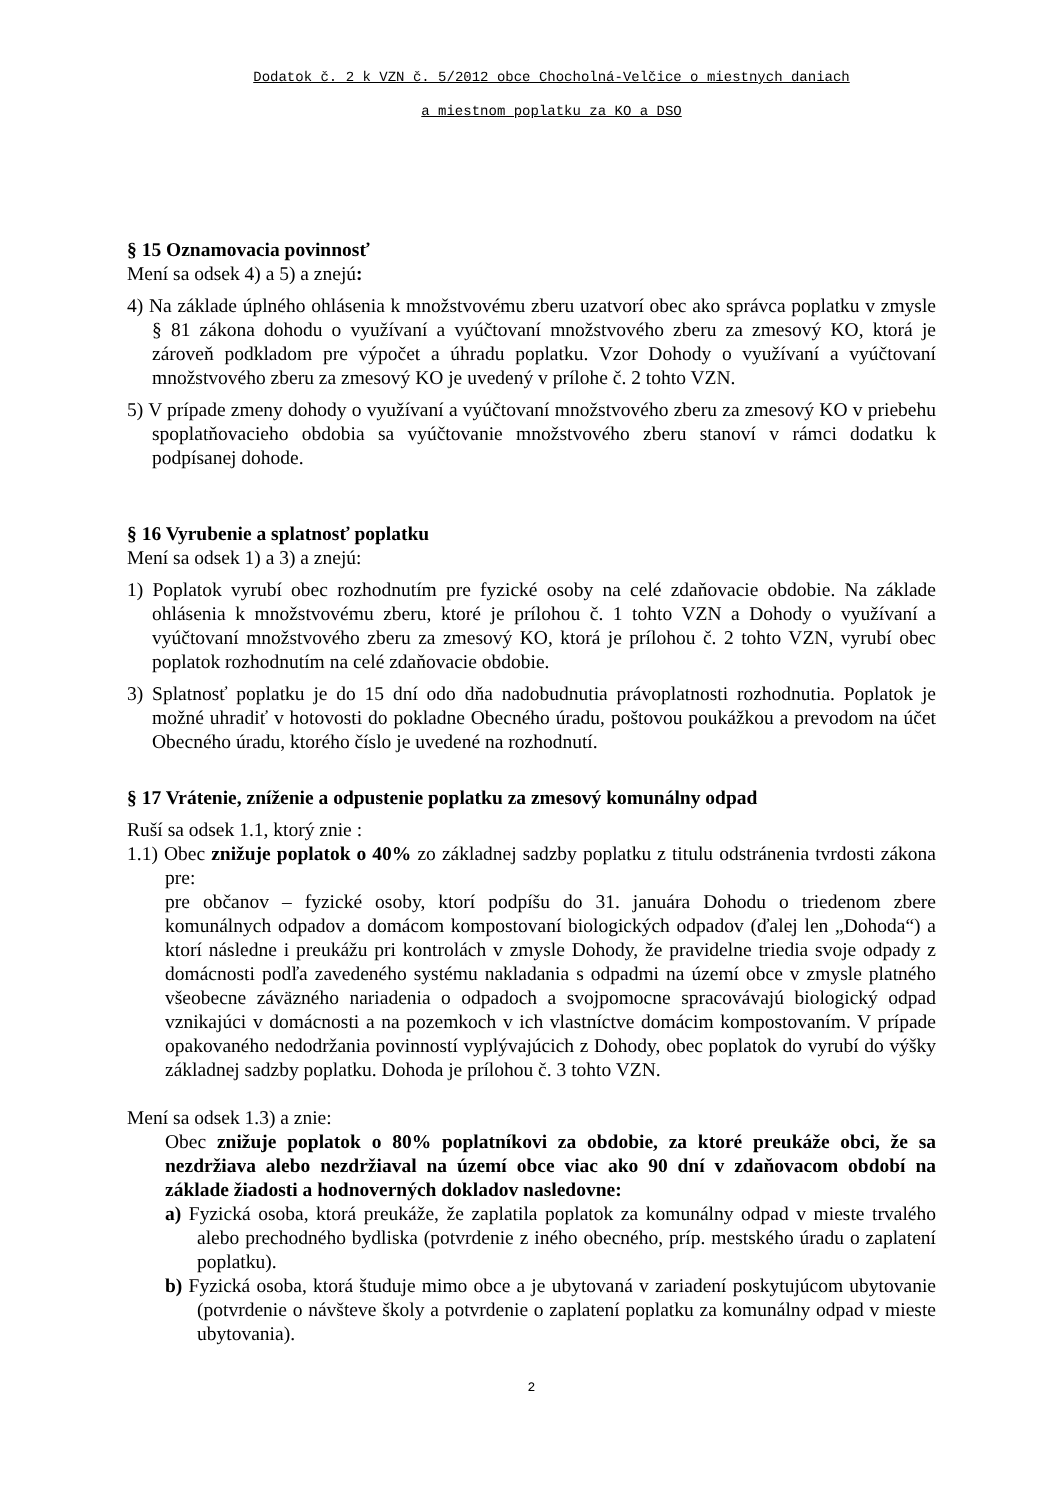Dodatok č. 2 k VZN č. 5/2012 obce Chocholná-Velčice o miestnych daniach
a miestnom poplatku za KO a DSO
§ 15 Oznamovacia povinnosť
Mení sa odsek 4) a 5) a znejú:
4) Na základe úplného ohlásenia k množstvovému zberu uzatvorí obec ako správca poplatku v zmysle § 81 zákona dohodu o využívaní a vyúčtovaní množstvového zberu za zmesový KO, ktorá je zároveň podkladom pre výpočet a úhradu poplatku. Vzor Dohody o využívaní a vyúčtovaní množstvového zberu za zmesový KO je uvedený v prílohe č. 2 tohto VZN.
5) V prípade zmeny dohody o využívaní a vyúčtovaní množstvového zberu za zmesový KO v priebehu spoplatňovacieho obdobia sa vyúčtovanie množstvového zberu stanoví v rámci dodatku k podpísanej dohode.
§ 16 Vyrubenie a splatnosť poplatku
Mení sa odsek 1) a 3) a znejú:
1) Poplatok vyrubí obec rozhodnutím pre fyzické osoby na celé zdaňovacie obdobie. Na základe ohlásenia k množstvovému zberu, ktoré je prílohou č. 1 tohto VZN a Dohody o využívaní a vyúčtovaní množstvového zberu za zmesový KO, ktorá je prílohou č. 2 tohto VZN, vyrubí obec poplatok rozhodnutím na celé zdaňovacie obdobie.
3) Splatnosť poplatku je do 15 dní odo dňa nadobudnutia právoplatnosti rozhodnutia. Poplatok je možné uhradiť v hotovosti do pokladne Obecného úradu, poštovou poukážkou a prevodom na účet Obecného úradu, ktorého číslo je uvedené na rozhodnutí.
§ 17 Vrátenie, zníženie a odpustenie poplatku za zmesový komunálny odpad
Ruší sa odsek 1.1, ktorý znie :
1.1) Obec znižuje poplatok o 40% zo základnej sadzby poplatku z titulu odstránenia tvrdosti zákona pre:
pre občanov – fyzické osoby, ktorí podpíšu do 31. januára Dohodu o triedenom zbere komunálnych odpadov a domácom kompostovaní biologických odpadov (ďalej len „Dohoda“) a ktorí následne i preukážu pri kontrolách v zmysle Dohody, že pravidelne triedia svoje odpady z domácnosti podľa zavedeného systému nakladania s odpadmi na území obce v zmysle platného všeobecne záväzného nariadenia o odpadoch a svojpomocne spracovávajú biologický odpad vznikajúci v domácnosti a na pozemkoch v ich vlastníctve domácim kompostovaním. V prípade opakovaného nedodržania povinností vyplývajúcich z Dohody, obec poplatok do vyrubí do výšky základnej sadzby poplatku. Dohoda je prílohou č. 3 tohto VZN.
Mení sa odsek 1.3) a znie:
Obec znižuje poplatok o 80% poplatníkovi za obdobie, za ktoré preukáže obci, že sa nezdržiava alebo nezdržiaval na území obce viac ako 90 dní v zdaňovacom období na základe žiadosti a hodnoverných dokladov nasledovne:
a) Fyzická osoba, ktorá preukáže, že zaplatila poplatok za komunálny odpad v mieste trvalého alebo prechodného bydliska (potvrdenie z iného obecného, príp. mestského úradu o zaplatení poplatku).
b) Fyzická osoba, ktorá študuje mimo obce a je ubytovaná v zariadení poskytujúcom ubytovanie (potvrdenie o návšteve školy a potvrdenie o zaplatení poplatku za komunálny odpad v mieste ubytovania).
2